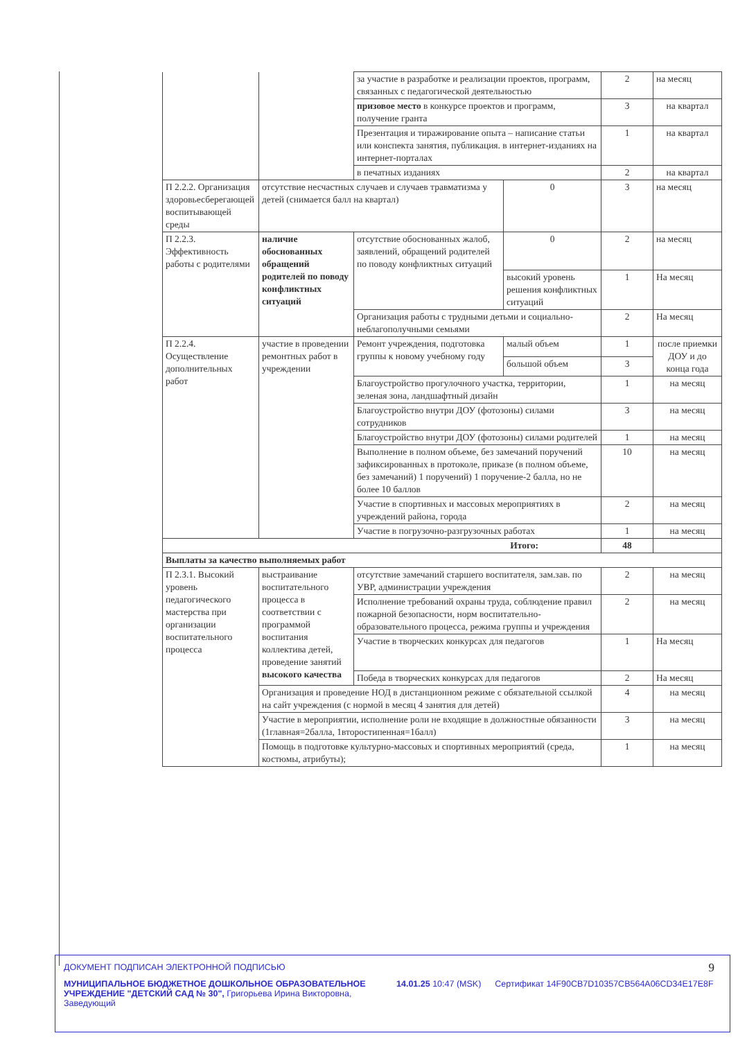| | | за участие в разработке и реализации проектов, программ, связанных с педагогической деятельностью | | 2 | на месяц |
| | | призовое место в конкурсе проектов и программ, получение гранта | | 3 | на квартал |
| | | Презентация и тиражирование опыта – написание статьи или конспекта занятия, публикация. в интернет-изданиях на интернет-порталах | | 1 | на квартал |
| | | в печатных изданиях | | 2 | на квартал |
| П 2.2.2. Организация здоровьесберегающей воспитывающей среды | отсутствие несчастных случаев и случаев травматизма у детей (снимается балл на квартал) | | 0 | 3 | на месяц |
| П 2.2.3. Эффективность работы с родителями | наличие обоснованных обращений родителей по поводу конфликтных ситуаций | отсутствие обоснованных жалоб, заявлений, обращений родителей по поводу конфликтных ситуаций | 0 | 2 | на месяц |
| | | | высокий уровень решения конфликтных ситуаций | 1 | На месяц |
| | | Организация работы с трудными детьми и социально-неблагополучными семьями | | 2 | На месяц |
| П 2.2.4. Осуществление дополнительных работ | участие в проведении ремонтных работ в учреждении | Ремонт учреждения, подготовка группы к новому учебному году | малый объем | 1 | после приемки ДОУ и до конца года |
| | | | большой объем | 3 | |
| | | Благоустройство прогулочного участка, территории, зеленая зона, ландшафтный дизайн | | 1 | на месяц |
| | | Благоустройство внутри ДОУ (фотозоны) силами сотрудников | | 3 | на месяц |
| | | Благоустройство внутри ДОУ (фотозоны) силами родителей | | 1 | на месяц |
| | | Выполнение в полном объеме, без замечаний поручений зафиксированных в протоколе, приказе (в полном объеме, без замечаний) 1 поручений) 1 поручение-2 балла, но не более 10 баллов | | 10 | на месяц |
| | | Участие в спортивных и массовых мероприятиях в учреждений района, города | | 2 | на месяц |
| | | Участие в погрузочно-разгрузочных работах | | 1 | на месяц |
| Итого: | | | | 48 | |
| Выплаты за качество выполняемых работ | | | | | |
| П 2.3.1. Высокий уровень педагогического мастерства при организации воспитательного процесса | выстраивание воспитательного процесса в соответствии с программой воспитания коллектива детей, проведение занятий высокого качества | отсутствие замечаний старшего воспитателя, зам.зав. по УВР, администрации учреждения | | 2 | на месяц |
| | | Исполнение требований охраны труда, соблюдение правил пожарной безопасности, норм воспитательно-образовательного процесса, режима группы и учреждения | | 2 | на месяц |
| | | Участие в творческих конкурсах для педагогов | | 1 | На месяц |
| | | Победа в творческих конкурсах для педагогов | | 2 | На месяц |
| | Организация и проведение НОД в дистанционном режиме с обязательной ссылкой на сайт учреждения (с нормой в месяц 4 занятия для детей) | | | 4 | на месяц |
| | Участие в мероприятии, исполнение роли не входящие в должностные обязанности (1главная=2балла, 1второстипенная=1балл) | | | 3 | на месяц |
| | Помощь в подготовке культурно-массовых и спортивных мероприятий (среда, костюмы, атрибуты); | | | 1 | на месяц |
9
ДОКУМЕНТ ПОДПИСАН ЭЛЕКТРОННОЙ ПОДПИСЬЮ
МУНИЦИПАЛЬНОЕ БЮДЖЕТНОЕ ДОШКОЛЬНОЕ ОБРАЗОВАТЕЛЬНОЕ УЧРЕЖДЕНИЕ "ДЕТСКИЙ САД № 30", Григорьева Ирина Викторовна, Заведующий
14.01.25 10:47 (MSK) Сертификат 14F90CB7D10357CB564A06CD34E17E8F